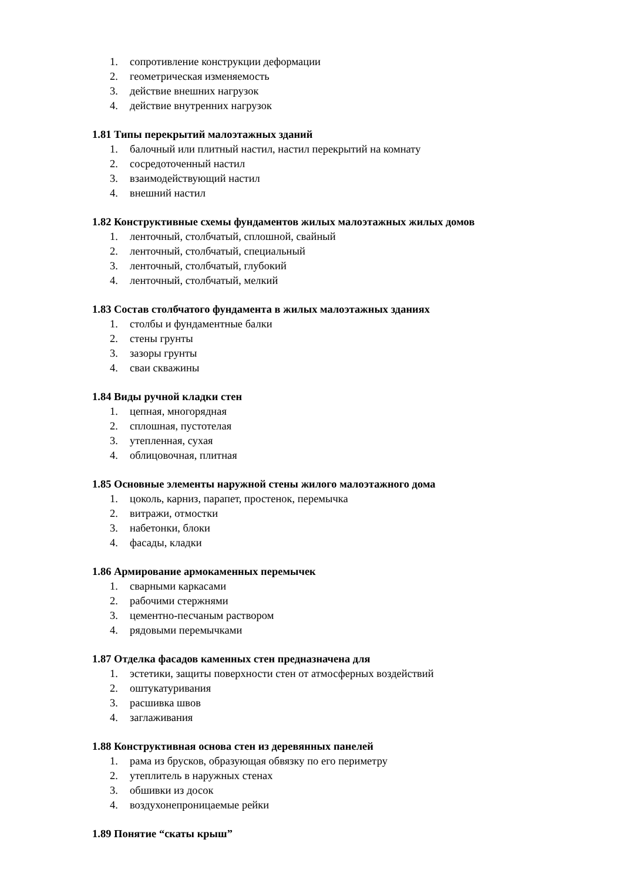1. сопротивление конструкции деформации
2. геометрическая изменяемость
3. действие внешних нагрузок
4. действие внутренних нагрузок
1.81 Типы перекрытий малоэтажных зданий
1. балочный или плитный настил, настил перекрытий на комнату
2. сосредоточенный настил
3. взаимодействующий настил
4. внешний настил
1.82 Конструктивные схемы фундаментов жилых малоэтажных жилых домов
1. ленточный, столбчатый, сплошной, свайный
2. ленточный, столбчатый, специальный
3. ленточный, столбчатый, глубокий
4. ленточный, столбчатый, мелкий
1.83 Состав столбчатого фундамента в жилых малоэтажных зданиях
1. столбы и фундаментные балки
2. стены грунты
3. зазоры грунты
4. сваи скважины
1.84 Виды ручной кладки стен
1. цепная, многорядная
2. сплошная, пустотелая
3. утепленная, сухая
4. облицовочная, плитная
1.85 Основные элементы наружной стены жилого малоэтажного дома
1. цоколь, карниз, парапет, простенок, перемычка
2. витражи, отмостки
3. набетонки, блоки
4. фасады, кладки
1.86 Армирование армокаменных перемычек
1. сварными каркасами
2. рабочими стержнями
3. цементно-песчаным раствором
4. рядовыми перемычками
1.87 Отделка фасадов каменных стен предназначена для
1. эстетики, защиты поверхности стен от атмосферных воздействий
2. оштукатуривания
3. расшивка швов
4. заглаживания
1.88 Конструктивная основа стен из деревянных панелей
1. рама из брусков, образующая обвязку по его периметру
2. утеплитель в наружных стенах
3. обшивки из досок
4. воздухонепроницаемые рейки
1.89 Понятие “скаты крыш”